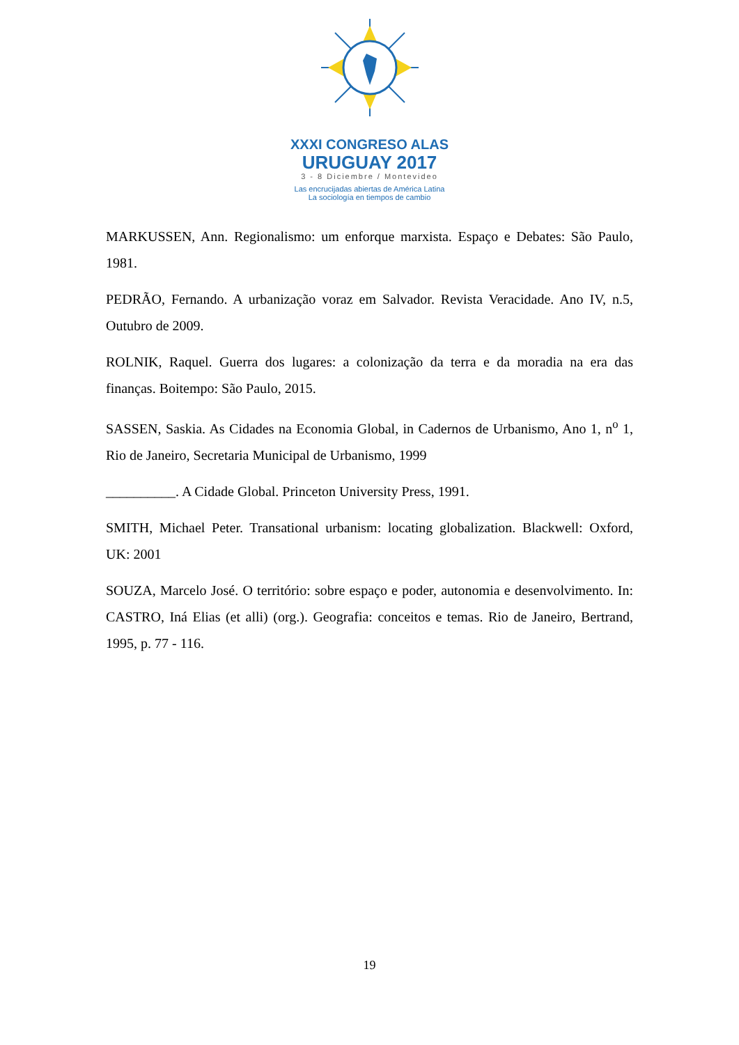XXXI CONGRESO ALAS
URUGUAY 2017
3 - 8 Diciembre / Montevideo
Las encrucijadas abiertas de América Latina
La sociología en tiempos de cambio
MARKUSSEN, Ann. Regionalismo: um enforque marxista. Espaço e Debates: São Paulo, 1981.
PEDRÃO, Fernando. A urbanização voraz em Salvador. Revista Veracidade. Ano IV, n.5, Outubro de 2009.
ROLNIK, Raquel. Guerra dos lugares: a colonização da terra e da moradia na era das finanças. Boitempo: São Paulo, 2015.
SASSEN, Saskia. As Cidades na Economia Global, in Cadernos de Urbanismo, Ano 1, n<sup>o</sup> 1, Rio de Janeiro, Secretaria Municipal de Urbanismo, 1999
__________. A Cidade Global. Princeton University Press, 1991.
SMITH, Michael Peter. Transational urbanism: locating globalization. Blackwell: Oxford, UK: 2001
SOUZA, Marcelo José. O território: sobre espaço e poder, autonomia e desenvolvimento. In: CASTRO, Iná Elias (et alli) (org.). Geografia: conceitos e temas. Rio de Janeiro, Bertrand, 1995, p. 77 - 116.
19